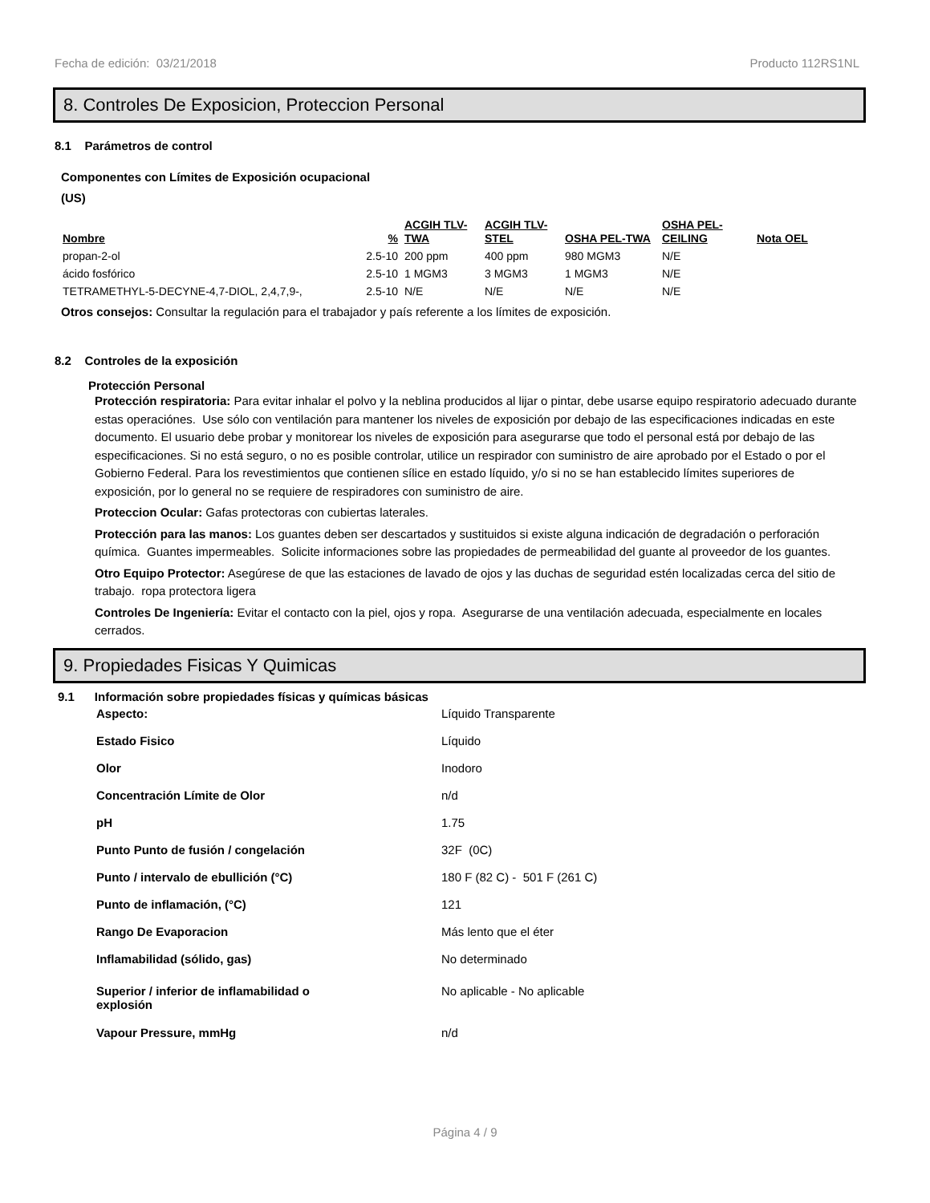Fecha de edición: 03/21/2018 Producto 112RS1NL
8. Controles De Exposicion, Proteccion Personal
8.1 Parámetros de control
Componentes con Límites de Exposición ocupacional
(US)
| Nombre | % | ACGIH TLV-TWA | ACGIH TLV-STEL | OSHA PEL-TWA | OSHA PEL-CEILING | Nota OEL |
| --- | --- | --- | --- | --- | --- | --- |
| propan-2-ol | 2.5-10 | 200 ppm | 400 ppm | 980 MGM3 | N/E | |
| ácido fosfórico | 2.5-10 | 1 MGM3 | 3 MGM3 | 1 MGM3 | N/E | |
| TETRAMETHYL-5-DECYNE-4,7-DIOL, 2,4,7,9-, | 2.5-10 | N/E | N/E | N/E | N/E | |
Otros consejos: Consultar la regulación para el trabajador y país referente a los límites de exposición.
8.2 Controles de la exposición
Protección Personal
Protección respiratoria: Para evitar inhalar el polvo y la neblina producidos al lijar o pintar, debe usarse equipo respiratorio adecuado durante estas operaciónes. Use sólo con ventilación para mantener los niveles de exposición por debajo de las especificaciones indicadas en este documento. El usuario debe probar y monitorear los niveles de exposición para asegurarse que todo el personal está por debajo de las especificaciones. Si no está seguro, o no es posible controlar, utilice un respirador con suministro de aire aprobado por el Estado o por el Gobierno Federal. Para los revestimientos que contienen sílice en estado líquido, y/o si no se han establecido límites superiores de exposición, por lo general no se requiere de respiradores con suministro de aire.
Proteccion Ocular: Gafas protectoras con cubiertas laterales.
Protección para las manos: Los guantes deben ser descartados y sustituidos si existe alguna indicación de degradación o perforación química. Guantes impermeables. Solicite informaciones sobre las propiedades de permeabilidad del guante al proveedor de los guantes.
Otro Equipo Protector: Asegúrese de que las estaciones de lavado de ojos y las duchas de seguridad estén localizadas cerca del sitio de trabajo. ropa protectora ligera
Controles De Ingeniería: Evitar el contacto con la piel, ojos y ropa. Asegurarse de una ventilación adecuada, especialmente en locales cerrados.
9. Propiedades Fisicas Y Quimicas
9.1 Información sobre propiedades físicas y químicas básicas
| Aspecto: | Líquido Transparente |
| Estado Fisico | Líquido |
| Olor | Inodoro |
| Concentración Límite de Olor | n/d |
| pH | 1.75 |
| Punto Punto de fusión / congelación | 32F (0C) |
| Punto / intervalo de ebullición (°C) | 180 F (82 C) - 501 F (261 C) |
| Punto de inflamación, (°C) | 121 |
| Rango De Evaporacion | Más lento que el éter |
| Inflamabilidad (sólido, gas) | No determinado |
| Superior / inferior de inflamabilidad o explosión | No aplicable - No aplicable |
| Vapour Pressure, mmHg | n/d |
Página 4 / 9